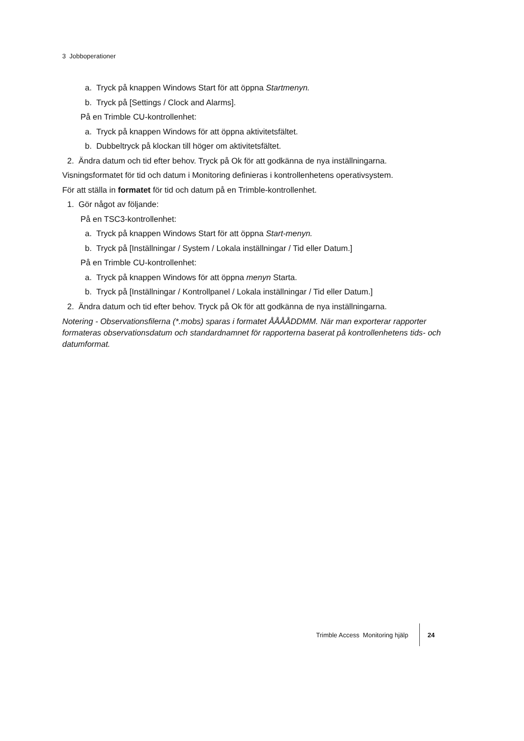3 Jobboperationer
a. Tryck på knappen Windows Start för att öppna Startmenyn.
b. Tryck på [Settings / Clock and Alarms].
På en Trimble CU-kontrollenhet:
a. Tryck på knappen Windows för att öppna aktivitetsfältet.
b. Dubbeltryck på klockan till höger om aktivitetsfältet.
2. Ändra datum och tid efter behov. Tryck på Ok för att godkänna de nya inställningarna.
Visningsformatet för tid och datum i Monitoring definieras i kontrollenhetens operativsystem.
För att ställa in formatet för tid och datum på en Trimble-kontrollenhet.
1. Gör något av följande:
På en TSC3-kontrollenhet:
a. Tryck på knappen Windows Start för att öppna Start-menyn.
b. Tryck på [Inställningar / System / Lokala inställningar / Tid eller Datum.]
På en Trimble CU-kontrollenhet:
a. Tryck på knappen Windows för att öppna menyn Starta.
b. Tryck på [Inställningar / Kontrollpanel / Lokala inställningar / Tid eller Datum.]
2. Ändra datum och tid efter behov. Tryck på Ok för att godkänna de nya inställningarna.
Notering - Observationsfilerna (*.mobs) sparas i formatet ÅÅÅÅDDMM. När man exporterar rapporter formateras observationsdatum och standardnamnet för rapporterna baserat på kontrollenhetens tids- och datumformat.
Trimble Access Monitoring hjälp 24